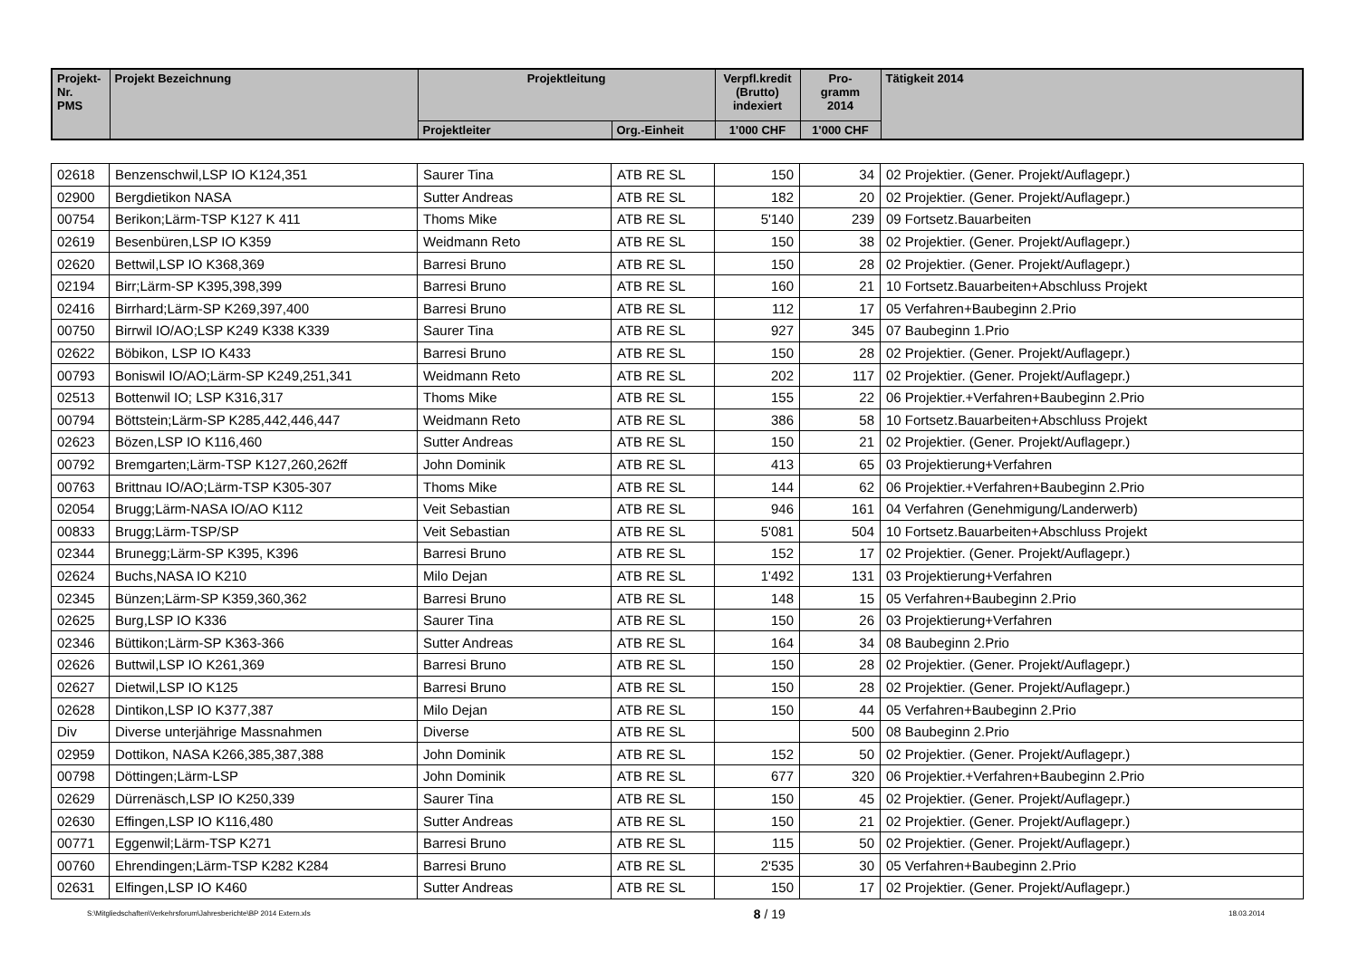| Projekt-Nr. PMS | Projekt Bezeichnung | Projektleitung | | Verpfl.kredit (Brutto) indexiert | Pro- gramm 2014 | Tätigkeit 2014 |
| --- | --- | --- | --- | --- | --- | --- |
| | | Projektleiter | Org.-Einheit | 1'000 CHF | 1'000 CHF | |
| 02618 | Benzenschwil,LSP IO K124,351 | Saurer Tina | ATB RE SL | 150 | 34 | 02 Projektier. (Gener. Projekt/Auflagepr.) |
| 02900 | Bergdietikon NASA | Sutter Andreas | ATB RE SL | 182 | 20 | 02 Projektier. (Gener. Projekt/Auflagepr.) |
| 00754 | Berikon;Lärm-TSP K127 K 411 | Thoms Mike | ATB RE SL | 5'140 | 239 | 09 Fortsetz.Bauarbeiten |
| 02619 | Besenbüren,LSP IO K359 | Weidmann Reto | ATB RE SL | 150 | 38 | 02 Projektier. (Gener. Projekt/Auflagepr.) |
| 02620 | Bettwil,LSP IO K368,369 | Barresi Bruno | ATB RE SL | 150 | 28 | 02 Projektier. (Gener. Projekt/Auflagepr.) |
| 02194 | Birr;Lärm-SP K395,398,399 | Barresi Bruno | ATB RE SL | 160 | 21 | 10 Fortsetz.Bauarbeiten+Abschluss Projekt |
| 02416 | Birrhard;Lärm-SP K269,397,400 | Barresi Bruno | ATB RE SL | 112 | 17 | 05 Verfahren+Baubeginn 2.Prio |
| 00750 | Birrwil IO/AO;LSP K249 K338 K339 | Saurer Tina | ATB RE SL | 927 | 345 | 07 Baubeginn 1.Prio |
| 02622 | Böbikon, LSP IO K433 | Barresi Bruno | ATB RE SL | 150 | 28 | 02 Projektier. (Gener. Projekt/Auflagepr.) |
| 00793 | Boniswil IO/AO;Lärm-SP K249,251,341 | Weidmann Reto | ATB RE SL | 202 | 117 | 02 Projektier. (Gener. Projekt/Auflagepr.) |
| 02513 | Bottenwil IO; LSP K316,317 | Thoms Mike | ATB RE SL | 155 | 22 | 06 Projektier.+Verfahren+Baubeginn 2.Prio |
| 00794 | Böttstein;Lärm-SP K285,442,446,447 | Weidmann Reto | ATB RE SL | 386 | 58 | 10 Fortsetz.Bauarbeiten+Abschluss Projekt |
| 02623 | Bözen,LSP IO K116,460 | Sutter Andreas | ATB RE SL | 150 | 21 | 02 Projektier. (Gener. Projekt/Auflagepr.) |
| 00792 | Bremgarten;Lärm-TSP K127,260,262ff | John Dominik | ATB RE SL | 413 | 65 | 03 Projektierung+Verfahren |
| 00763 | Brittnau IO/AO;Lärm-TSP K305-307 | Thoms Mike | ATB RE SL | 144 | 62 | 06 Projektier.+Verfahren+Baubeginn 2.Prio |
| 02054 | Brugg;Lärm-NASA IO/AO K112 | Veit Sebastian | ATB RE SL | 946 | 161 | 04 Verfahren (Genehmigung/Landerwerb) |
| 00833 | Brugg;Lärm-TSP/SP | Veit Sebastian | ATB RE SL | 5'081 | 504 | 10 Fortsetz.Bauarbeiten+Abschluss Projekt |
| 02344 | Brunegg;Lärm-SP K395, K396 | Barresi Bruno | ATB RE SL | 152 | 17 | 02 Projektier. (Gener. Projekt/Auflagepr.) |
| 02624 | Buchs,NASA IO K210 | Milo Dejan | ATB RE SL | 1'492 | 131 | 03 Projektierung+Verfahren |
| 02345 | Bünzen;Lärm-SP K359,360,362 | Barresi Bruno | ATB RE SL | 148 | 15 | 05 Verfahren+Baubeginn 2.Prio |
| 02625 | Burg,LSP IO K336 | Saurer Tina | ATB RE SL | 150 | 26 | 03 Projektierung+Verfahren |
| 02346 | Büttikon;Lärm-SP K363-366 | Sutter Andreas | ATB RE SL | 164 | 34 | 08 Baubeginn 2.Prio |
| 02626 | Buttwil,LSP IO K261,369 | Barresi Bruno | ATB RE SL | 150 | 28 | 02 Projektier. (Gener. Projekt/Auflagepr.) |
| 02627 | Dietwil,LSP IO K125 | Barresi Bruno | ATB RE SL | 150 | 28 | 02 Projektier. (Gener. Projekt/Auflagepr.) |
| 02628 | Dintikon,LSP IO K377,387 | Milo Dejan | ATB RE SL | 150 | 44 | 05 Verfahren+Baubeginn 2.Prio |
| Div | Diverse unterjährige Massnahmen | Diverse | ATB RE SL | | 500 | 08 Baubeginn 2.Prio |
| 02959 | Dottikon, NASA K266,385,387,388 | John Dominik | ATB RE SL | 152 | 50 | 02 Projektier. (Gener. Projekt/Auflagepr.) |
| 00798 | Döttingen;Lärm-LSP | John Dominik | ATB RE SL | 677 | 320 | 06 Projektier.+Verfahren+Baubeginn 2.Prio |
| 02629 | Dürrenäsch,LSP IO K250,339 | Saurer Tina | ATB RE SL | 150 | 45 | 02 Projektier. (Gener. Projekt/Auflagepr.) |
| 02630 | Effingen,LSP IO K116,480 | Sutter Andreas | ATB RE SL | 150 | 21 | 02 Projektier. (Gener. Projekt/Auflagepr.) |
| 00771 | Eggenwil;Lärm-TSP K271 | Barresi Bruno | ATB RE SL | 115 | 50 | 02 Projektier. (Gener. Projekt/Auflagepr.) |
| 00760 | Ehrendingen;Lärm-TSP K282 K284 | Barresi Bruno | ATB RE SL | 2'535 | 30 | 05 Verfahren+Baubeginn 2.Prio |
| 02631 | Elfingen,LSP IO K460 | Sutter Andreas | ATB RE SL | 150 | 17 | 02 Projektier. (Gener. Projekt/Auflagepr.) |
S:\Mitgliedschaften\Verkehrsforum\Jahresberichte\BP 2014 Extern.xls 8 / 19 18.03.2014